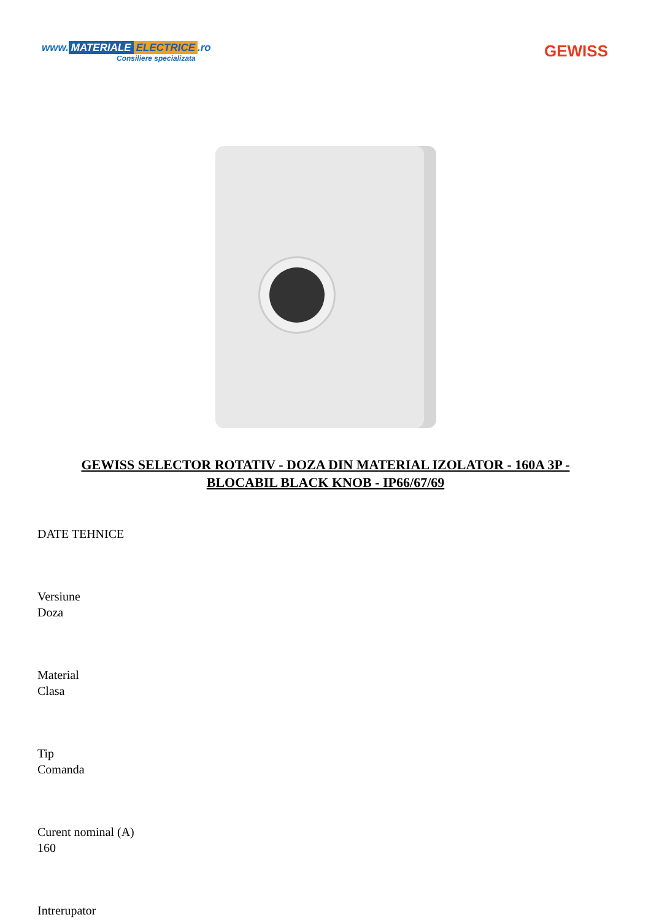www. MATERIALE ELECTRICE.ro
Consiliere specializata
GEWISS
GEWISS SELECTOR ROTATIV - DOZA DIN MATERIAL IZOLATOR - 160A 3P - BLOCABIL BLACK KNOB - IP66/67/69
DATE TEHNICE
Versiune
Doza
Material
Clasa
Tip
Comanda
Curent nominal (A)
160
Intrerupator